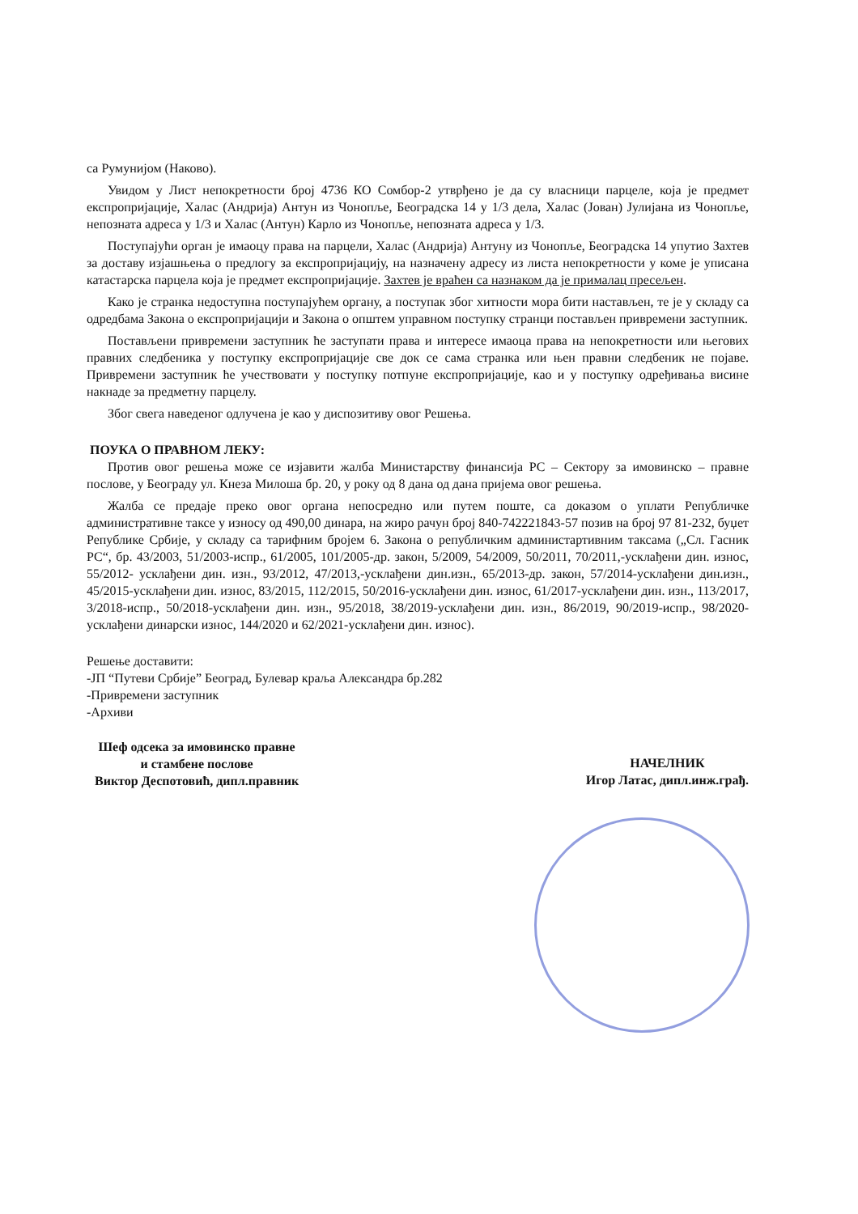са Румунијом (Наково).
Увидом у Лист непокретности број 4736 КО Сомбор-2 утврђено је да су власници парцеле, која је предмет експропријације, Халас (Андрија) Антун из Чонопље, Београдска 14 у 1/3 дела, Халас (Јован) Јулијана из Чонопље, непозната адреса у 1/3 и Халас (Антун) Карло из Чонопље, непозната адреса у 1/3.
Поступајући орган је имаоцу права на парцели, Халас (Андрија) Антуну из Чонопље, Београдска 14 упутио Захтев за доставу изјашњења о предлогу за експропријацију, на назначену адресу из листа непокретности у коме је уписана катастарска парцела која је предмет експропријације. Захтев је враћен са назнаком да је прималац пресељен.
Како је странка недоступна поступајућем органу, а поступак због хитности мора бити настављен, те је у складу са одредбама Закона о експропријацији и Закона о општем управном поступку странци постављен привремени заступник.
Постављени привремени заступник ће заступати права и интересе имаоца права на непокретности или његових правних следбеника у поступку експропријације све док се сама странка или њен правни следбеник не појаве. Привремени заступник ће учествовати у поступку потпуне експропријације, као и у поступку одређивања висине накнаде за предметну парцелу.
Због свега наведеног одлучена је као у диспозитиву овог Решења.
ПОУКА О ПРАВНОМ ЛЕКУ:
Против овог решења може се изјавити жалба Министарству финансија РС – Сектору за имовинско – правне послове, у Београду ул. Кнеза Милоша бр. 20, у року од 8 дана од дана пријема овог решења.
Жалба се предаје преко овог органа непосредно или путем поште, са доказом о уплати Републичке административне таксе у износу од 490,00 динара, на жиро рачун број 840-742221843-57 позив на број 97 81-232, буџет Републике Србије, у складу са тарифним бројем 6. Закона о републичким администартивним таксама („Сл. Гасник РС“, бр. 43/2003, 51/2003-испр., 61/2005, 101/2005-др. закон, 5/2009, 54/2009, 50/2011, 70/2011,-усклађени дин. износ, 55/2012- усклађени дин. изн., 93/2012, 47/2013,-усклађени дин.изн., 65/2013-др. закон, 57/2014-усклађени дин.изн., 45/2015-усклађени дин. износ, 83/2015, 112/2015, 50/2016-усклађени дин. износ, 61/2017-усклађени дин. изн., 113/2017, 3/2018-испр., 50/2018-усклађени дин. изн., 95/2018, 38/2019-усклађени дин. изн., 86/2019, 90/2019-испр., 98/2020- усклађени динарски износ, 144/2020 и 62/2021-усклађени дин. износ).
Решење доставити:
-ЈП “Путеви Србије” Београд, Булевар краља Александра бр.282
-Привремени заступник
-Архиви
Шеф одсека за имовинско правне
и стамбене послове
Виктор Деспотовић, дипл.правник
НАЧЕЛНИК
Игор Латас, дипл.инж.грађ.